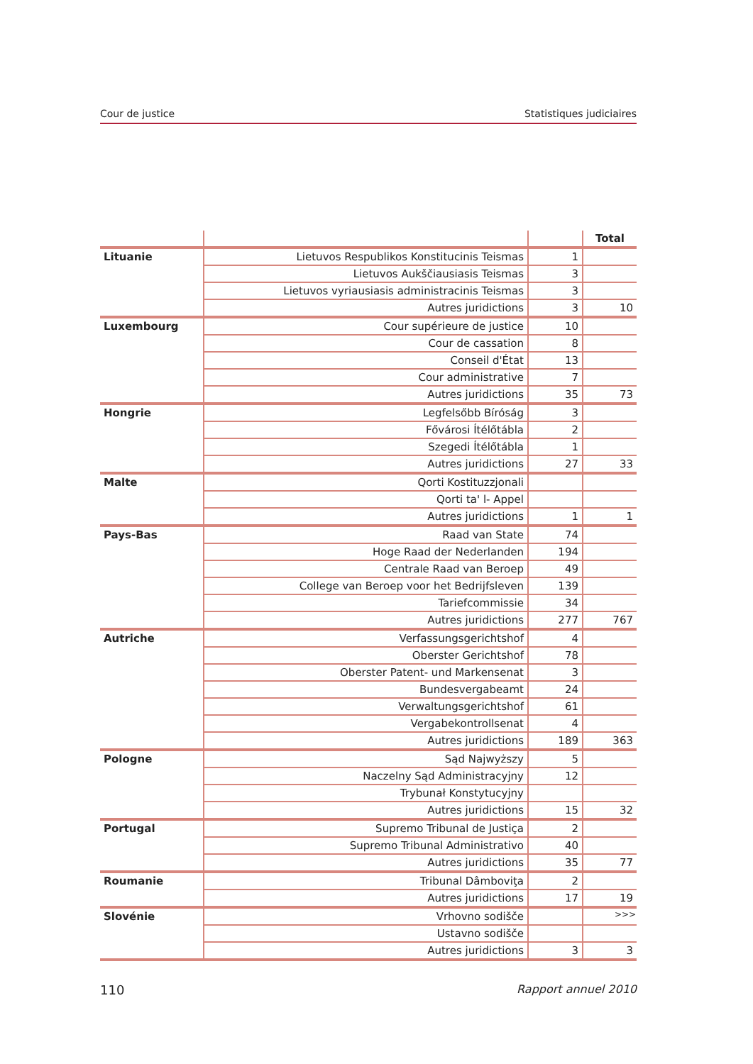Cour de justice Statistiques judiciaires
| | | | Total |
| --- | --- | --- | --- |
| Lituanie | Lietuvos Respublikos Konstitucinis Teismas | 1 | |
| | Lietuvos Aukščiausiasis Teismas | 3 | |
| | Lietuvos vyriausiasis administracinis Teismas | 3 | |
| | Autres juridictions | 3 | 10 |
| Luxembourg | Cour supérieure de justice | 10 | |
| | Cour de cassation | 8 | |
| | Conseil d'État | 13 | |
| | Cour administrative | 7 | |
| | Autres juridictions | 35 | 73 |
| Hongrie | Legfelsőbb Bíróság | 3 | |
| | Fővárosi Ítélőtábla | 2 | |
| | Szegedi Ítélőtábla | 1 | |
| | Autres juridictions | 27 | 33 |
| Malte | Qorti Kostituzzjonali | | |
| | Qorti ta' l- Appel | | |
| | Autres juridictions | 1 | 1 |
| Pays-Bas | Raad van State | 74 | |
| | Hoge Raad der Nederlanden | 194 | |
| | Centrale Raad van Beroep | 49 | |
| | College van Beroep voor het Bedrijfsleven | 139 | |
| | Tariefcommissie | 34 | |
| | Autres juridictions | 277 | 767 |
| Autriche | Verfassungsgerichtshof | 4 | |
| | Oberster Gerichtshof | 78 | |
| | Oberster Patent- und Markensenat | 3 | |
| | Bundesvergabeamt | 24 | |
| | Verwaltungsgerichtshof | 61 | |
| | Vergabekontrollsenat | 4 | |
| | Autres juridictions | 189 | 363 |
| Pologne | Sąd Najwyższy | 5 | |
| | Naczelny Sąd Administracyjny | 12 | |
| | Trybunał Konstytucyjny | | |
| | Autres juridictions | 15 | 32 |
| Portugal | Supremo Tribunal de Justiça | 2 | |
| | Supremo Tribunal Administrativo | 40 | |
| | Autres juridictions | 35 | 77 |
| Roumanie | Tribunal Dâmboviţa | 2 | |
| | Autres juridictions | 17 | 19 |
| Slovénie | Vrhovno sodišče | | |
| | Ustavno sodišče | | |
| | Autres juridictions | 3 | 3 |
>>>
110 Rapport annuel 2010